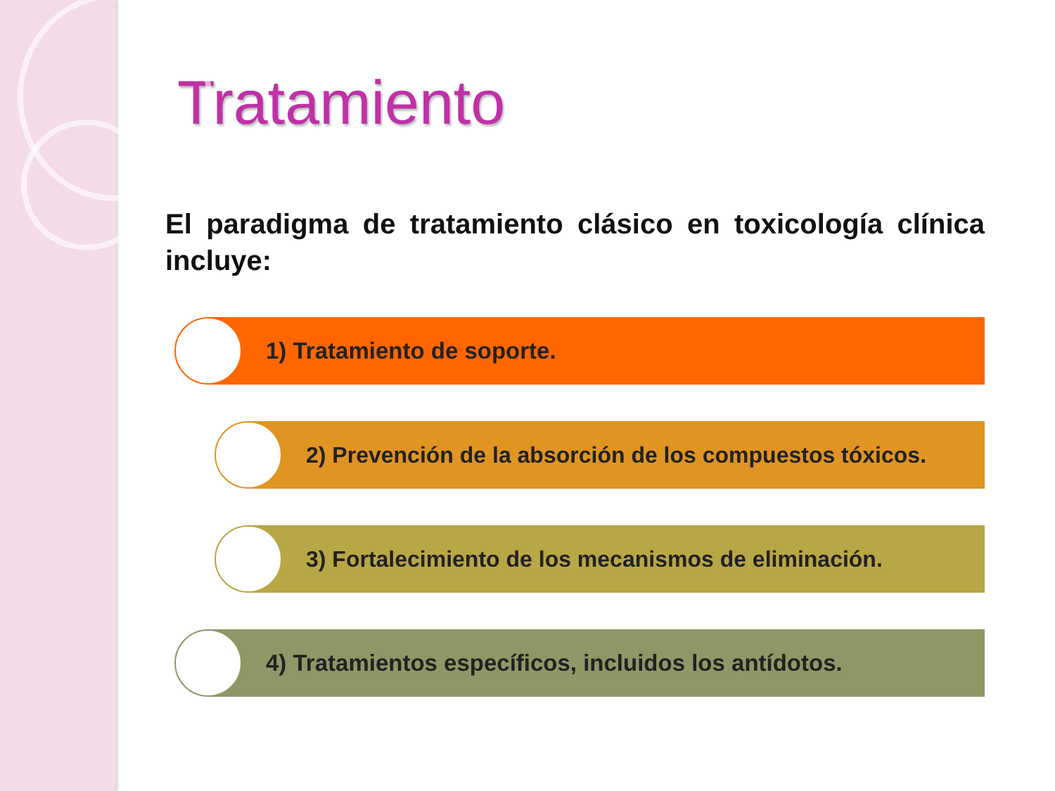Tratamiento
El paradigma de tratamiento clásico en toxicología clínica incluye:
1) Tratamiento de soporte.
2) Prevención de la absorción de los compuestos tóxicos.
3) Fortalecimiento de los mecanismos de eliminación.
4) Tratamientos específicos, incluidos los antídotos.